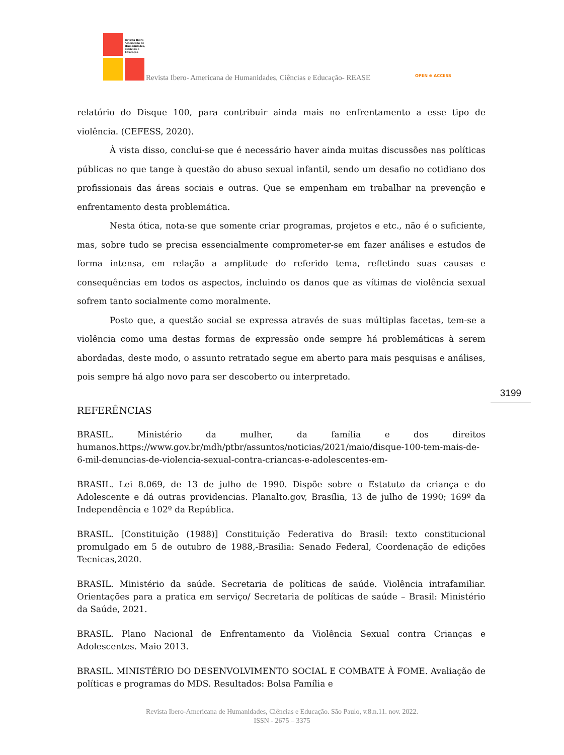Revista Ibero-Americana de Humanidades, Ciências e Educação
Revista Ibero- Americana de Humanidades, Ciências e Educação- REASE OPEN ⊕ ACCESS
relatório do Disque 100, para contribuir ainda mais no enfrentamento a esse tipo de violência. (CEFESS, 2020).
À vista disso, conclui-se que é necessário haver ainda muitas discussões nas políticas públicas no que tange à questão do abuso sexual infantil, sendo um desafio no cotidiano dos profissionais das áreas sociais e outras. Que se empenham em trabalhar na prevenção e enfrentamento desta problemática.
Nesta ótica, nota-se que somente criar programas, projetos e etc., não é o suficiente, mas, sobre tudo se precisa essencialmente comprometer-se em fazer análises e estudos de forma intensa, em relação a amplitude do referido tema, refletindo suas causas e consequências em todos os aspectos, incluindo os danos que as vítimas de violência sexual sofrem tanto socialmente como moralmente.
Posto que, a questão social se expressa através de suas múltiplas facetas, tem-se a violência como uma destas formas de expressão onde sempre há problemáticas à serem abordadas, deste modo, o assunto retratado segue em aberto para mais pesquisas e análises, pois sempre há algo novo para ser descoberto ou interpretado.
REFERÊNCIAS
BRASIL. Ministério da mulher, da família e dos direitos humanos.https://www.gov.br/mdh/ptbr/assuntos/noticias/2021/maio/disque-100-tem-mais-de-6-mil-denuncias-de-violencia-sexual-contra-criancas-e-adolescentes-em-
BRASIL. Lei 8.069, de 13 de julho de 1990. Dispõe sobre o Estatuto da criança e do Adolescente e dá outras providencias. Planalto.gov, Brasília, 13 de julho de 1990; 169º da Independência e 102º da República.
BRASIL. [Constituição (1988)] Constituição Federativa do Brasil: texto constitucional promulgado em 5 de outubro de 1988,-Brasilia: Senado Federal, Coordenação de edições Tecnicas,2020.
BRASIL. Ministério da saúde. Secretaria de políticas de saúde. Violência intrafamiliar. Orientações para a pratica em serviço/ Secretaria de políticas de saúde – Brasil: Ministério da Saúde, 2021.
BRASIL. Plano Nacional de Enfrentamento da Violência Sexual contra Crianças e Adolescentes. Maio 2013.
BRASIL. MINISTÉRIO DO DESENVOLVIMENTO SOCIAL E COMBATE À FOME. Avaliação de políticas e programas do MDS. Resultados: Bolsa Família e
3199
Revista Ibero-Americana de Humanidades, Ciências e Educação. São Paulo, v.8.n.11. nov. 2022.
ISSN - 2675 – 3375